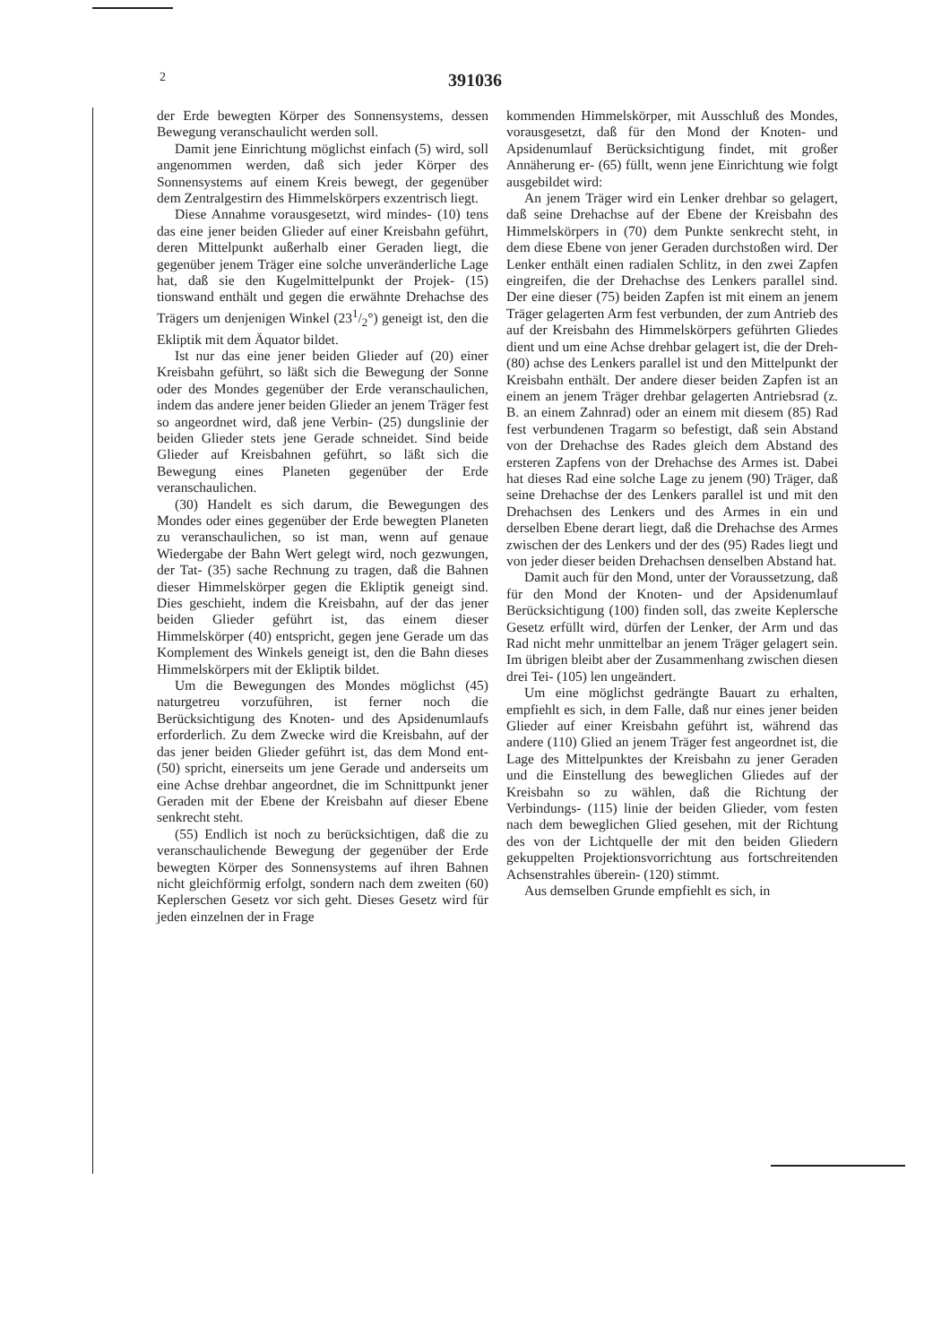2
391036
der Erde bewegten Körper des Sonnensystems, dessen Bewegung veranschaulicht werden soll.
Damit jene Einrichtung möglichst einfach (5) wird, soll angenommen werden, daß sich jeder Körper des Sonnensystems auf einem Kreis bewegt, der gegenüber dem Zentralgestirn des Himmelskörpers exzentrisch liegt.
Diese Annahme vorausgesetzt, wird mindes- (10) tens das eine jener beiden Glieder auf einer Kreisbahn geführt, deren Mittelpunkt außerhalb einer Geraden liegt, die gegenüber jenem Träger eine solche unveränderliche Lage hat, daß sie den Kugelmittelpunkt der Projek- (15) tionswand enthält und gegen die erwähnte Drehachse des Trägers um denjenigen Winkel (231/2°) geneigt ist, den die Ekliptik mit dem Äquator bildet.
Ist nur das eine jener beiden Glieder auf (20) einer Kreisbahn geführt, so läßt sich die Bewegung der Sonne oder des Mondes gegenüber der Erde veranschaulichen, indem das andere jener beiden Glieder an jenem Träger fest so angeordnet wird, daß jene Verbin- (25) dungslinie der beiden Glieder stets jene Gerade schneidet. Sind beide Glieder auf Kreisbahnen geführt, so läßt sich die Bewegung eines Planeten gegenüber der Erde veranschaulichen.
(30) Handelt es sich darum, die Bewegungen des Mondes oder eines gegenüber der Erde bewegten Planeten zu veranschaulichen, so ist man, wenn auf genaue Wiedergabe der Bahn Wert gelegt wird, noch gezwungen, der Tat- (35) sache Rechnung zu tragen, daß die Bahnen dieser Himmelskörper gegen die Ekliptik geneigt sind. Dies geschieht, indem die Kreisbahn, auf der das jener beiden Glieder geführt ist, das einem dieser Himmelskörper (40) entspricht, gegen jene Gerade um das Komplement des Winkels geneigt ist, den die Bahn dieses Himmelskörpers mit der Ekliptik bildet.
Um die Bewegungen des Mondes möglichst (45) naturgetreu vorzuführen, ist ferner noch die Berücksichtigung des Knoten- und des Apsidenumlaufs erforderlich. Zu dem Zwecke wird die Kreisbahn, auf der das jener beiden Glieder geführt ist, das dem Mond ent- (50) spricht, einerseits um jene Gerade und anderseits um eine Achse drehbar angeordnet, die im Schnittpunkt jener Geraden mit der Ebene der Kreisbahn auf dieser Ebene senkrecht steht.
(55) Endlich ist noch zu berücksichtigen, daß die zu veranschaulichende Bewegung der gegenüber der Erde bewegten Körper des Sonnensystems auf ihren Bahnen nicht gleichförmig erfolgt, sondern nach dem zweiten (60) Keplerschen Gesetz vor sich geht. Dieses Gesetz wird für jeden einzelnen der in Frage
kommenden Himmelskörper, mit Ausschluß des Mondes, vorausgesetzt, daß für den Mond der Knoten- und Apsidenumlauf Berücksichtigung findet, mit großer Annäherung er- (65) füllt, wenn jene Einrichtung wie folgt ausgebildet wird:
An jenem Träger wird ein Lenker drehbar so gelagert, daß seine Drehachse auf der Ebene der Kreisbahn des Himmelskörpers in (70) dem Punkte senkrecht steht, in dem diese Ebene von jener Geraden durchstoßen wird. Der Lenker enthält einen radialen Schlitz, in den zwei Zapfen eingreifen, die der Drehachse des Lenkers parallel sind. Der eine dieser (75) beiden Zapfen ist mit einem an jenem Träger gelagerten Arm fest verbunden, der zum Antrieb des auf der Kreisbahn des Himmelskörpers geführten Gliedes dient und um eine Achse drehbar gelagert ist, die der Dreh- (80) achse des Lenkers parallel ist und den Mittelpunkt der Kreisbahn enthält. Der andere dieser beiden Zapfen ist an einem an jenem Träger drehbar gelagerten Antriebsrad (z. B. an einem Zahnrad) oder an einem mit diesem (85) Rad fest verbundenen Tragarm so befestigt, daß sein Abstand von der Drehachse des Rades gleich dem Abstand des ersteren Zapfens von der Drehachse des Armes ist. Dabei hat dieses Rad eine solche Lage zu jenem (90) Träger, daß seine Drehachse der des Lenkers parallel ist und mit den Drehachsen des Lenkers und des Armes in ein und derselben Ebene derart liegt, daß die Drehachse des Armes zwischen der des Lenkers und der des (95) Rades liegt und von jeder dieser beiden Drehachsen denselben Abstand hat.
Damit auch für den Mond, unter der Voraussetzung, daß für den Mond der Knoten- und der Apsidenumlauf Berücksichtigung (100) finden soll, das zweite Keplersche Gesetz erfüllt wird, dürfen der Lenker, der Arm und das Rad nicht mehr unmittelbar an jenem Träger gelagert sein. Im übrigen bleibt aber der Zusammenhang zwischen diesen drei Tei- (105) len ungeändert.
Um eine möglichst gedrängte Bauart zu erhalten, empfiehlt es sich, in dem Falle, daß nur eines jener beiden Glieder auf einer Kreisbahn geführt ist, während das andere (110) Glied an jenem Träger fest angeordnet ist, die Lage des Mittelpunktes der Kreisbahn zu jener Geraden und die Einstellung des beweglichen Gliedes auf der Kreisbahn so zu wählen, daß die Richtung der Verbindungs- (115) linie der beiden Glieder, vom festen nach dem beweglichen Glied gesehen, mit der Richtung des von der Lichtquelle der mit den beiden Gliedern gekuppelten Projektionsvorrichtung aus fortschreitenden Achsenstrahles überein- (120) stimmt.
Aus demselben Grunde empfiehlt es sich, in